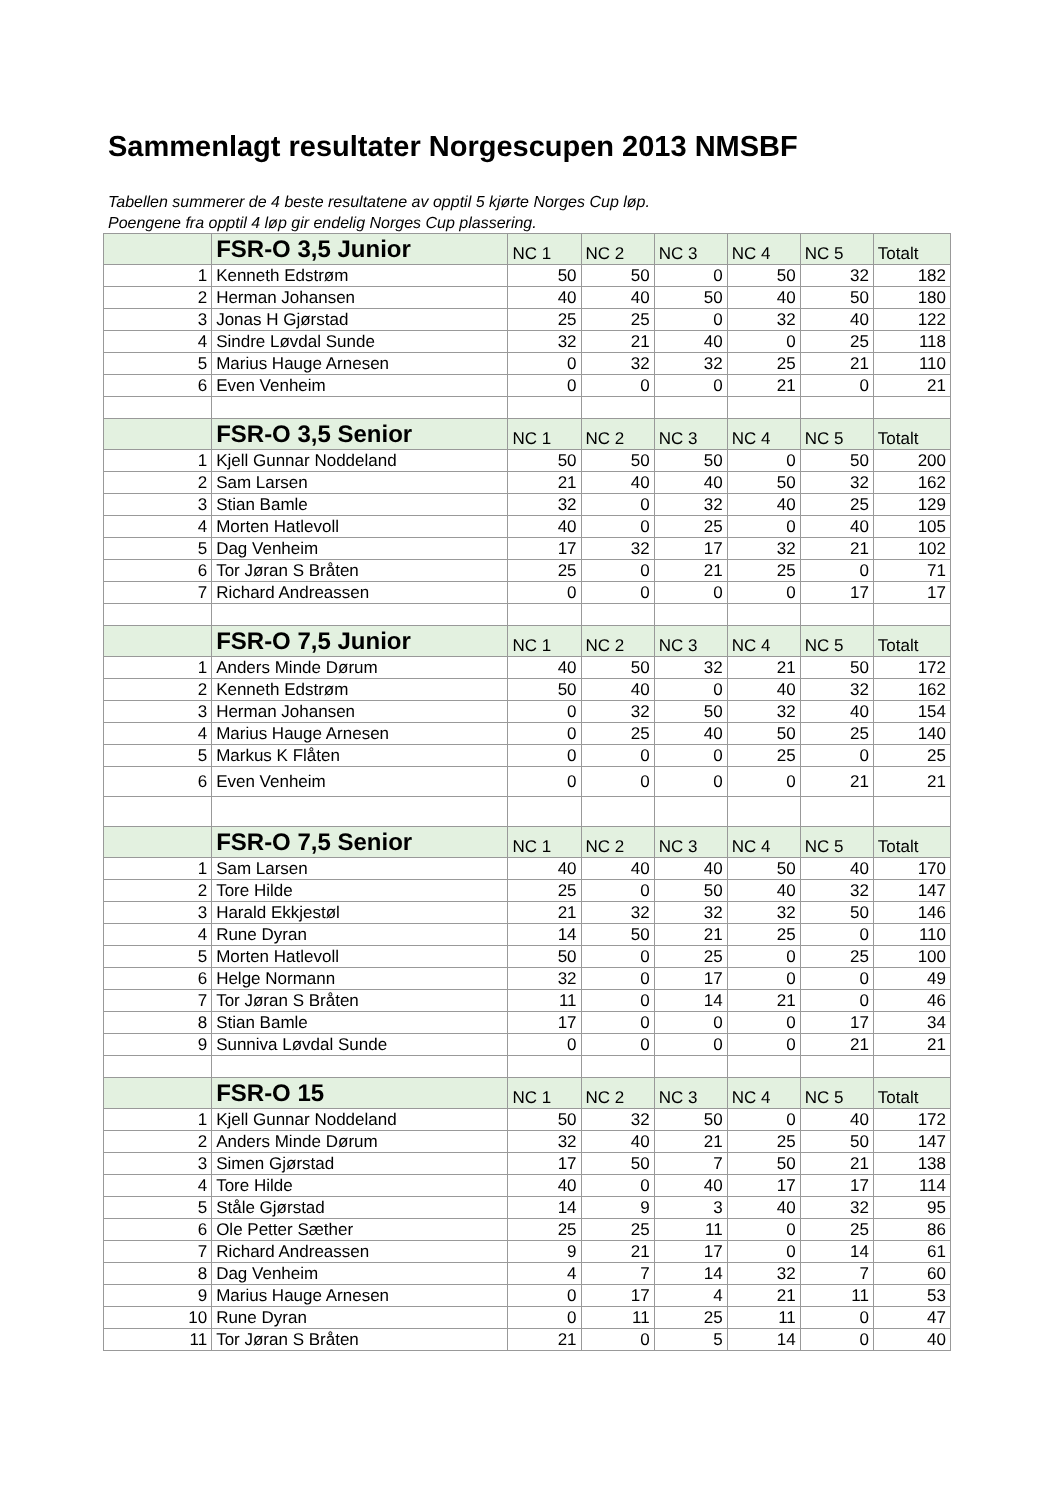Sammenlagt resultater Norgescupen 2013 NMSBF
Tabellen summerer de 4 beste resultatene av opptil 5 kjørte Norges Cup løp.
Poengene fra opptil 4 løp gir endelig Norges Cup plassering.
| | FSR-O 3,5 Junior | NC 1 | NC 2 | NC 3 | NC 4 | NC 5 | Totalt |
| 1 | Kenneth Edstrøm | 50 | 50 | 0 | 50 | 32 | 182 |
| 2 | Herman Johansen | 40 | 40 | 50 | 40 | 50 | 180 |
| 3 | Jonas H Gjørstad | 25 | 25 | 0 | 32 | 40 | 122 |
| 4 | Sindre Løvdal Sunde | 32 | 21 | 40 | 0 | 25 | 118 |
| 5 | Marius Hauge Arnesen | 0 | 32 | 32 | 25 | 21 | 110 |
| 6 | Even Venheim | 0 | 0 | 0 | 21 | 0 | 21 |
| | FSR-O 3,5 Senior | NC 1 | NC 2 | NC 3 | NC 4 | NC 5 | Totalt |
| 1 | Kjell Gunnar Noddeland | 50 | 50 | 50 | 0 | 50 | 200 |
| 2 | Sam Larsen | 21 | 40 | 40 | 50 | 32 | 162 |
| 3 | Stian Bamle | 32 | 0 | 32 | 40 | 25 | 129 |
| 4 | Morten Hatlevoll | 40 | 0 | 25 | 0 | 40 | 105 |
| 5 | Dag Venheim | 17 | 32 | 17 | 32 | 21 | 102 |
| 6 | Tor Jøran S Bråten | 25 | 0 | 21 | 25 | 0 | 71 |
| 7 | Richard Andreassen | 0 | 0 | 0 | 0 | 17 | 17 |
| | FSR-O 7,5 Junior | NC 1 | NC 2 | NC 3 | NC 4 | NC 5 | Totalt |
| 1 | Anders Minde Dørum | 40 | 50 | 32 | 21 | 50 | 172 |
| 2 | Kenneth Edstrøm | 50 | 40 | 0 | 40 | 32 | 162 |
| 3 | Herman Johansen | 0 | 32 | 50 | 32 | 40 | 154 |
| 4 | Marius Hauge Arnesen | 0 | 25 | 40 | 50 | 25 | 140 |
| 5 | Markus K Flåten | 0 | 0 | 0 | 25 | 0 | 25 |
| 6 | Even Venheim | 0 | 0 | 0 | 0 | 21 | 21 |
| | FSR-O 7,5 Senior | NC 1 | NC 2 | NC 3 | NC 4 | NC 5 | Totalt |
| 1 | Sam Larsen | 40 | 40 | 40 | 50 | 40 | 170 |
| 2 | Tore Hilde | 25 | 0 | 50 | 40 | 32 | 147 |
| 3 | Harald Ekkjestøl | 21 | 32 | 32 | 32 | 50 | 146 |
| 4 | Rune Dyran | 14 | 50 | 21 | 25 | 0 | 110 |
| 5 | Morten Hatlevoll | 50 | 0 | 25 | 0 | 25 | 100 |
| 6 | Helge Normann | 32 | 0 | 17 | 0 | 0 | 49 |
| 7 | Tor Jøran S Bråten | 11 | 0 | 14 | 21 | 0 | 46 |
| 8 | Stian Bamle | 17 | 0 | 0 | 0 | 17 | 34 |
| 9 | Sunniva Løvdal Sunde | 0 | 0 | 0 | 0 | 21 | 21 |
| | FSR-O 15 | NC 1 | NC 2 | NC 3 | NC 4 | NC 5 | Totalt |
| 1 | Kjell Gunnar Noddeland | 50 | 32 | 50 | 0 | 40 | 172 |
| 2 | Anders Minde Dørum | 32 | 40 | 21 | 25 | 50 | 147 |
| 3 | Simen Gjørstad | 17 | 50 | 7 | 50 | 21 | 138 |
| 4 | Tore Hilde | 40 | 0 | 40 | 17 | 17 | 114 |
| 5 | Ståle Gjørstad | 14 | 9 | 3 | 40 | 32 | 95 |
| 6 | Ole Petter Sæther | 25 | 25 | 11 | 0 | 25 | 86 |
| 7 | Richard Andreassen | 9 | 21 | 17 | 0 | 14 | 61 |
| 8 | Dag Venheim | 4 | 7 | 14 | 32 | 7 | 60 |
| 9 | Marius Hauge Arnesen | 0 | 17 | 4 | 21 | 11 | 53 |
| 10 | Rune Dyran | 0 | 11 | 25 | 11 | 0 | 47 |
| 11 | Tor Jøran S Bråten | 21 | 0 | 5 | 14 | 0 | 40 |